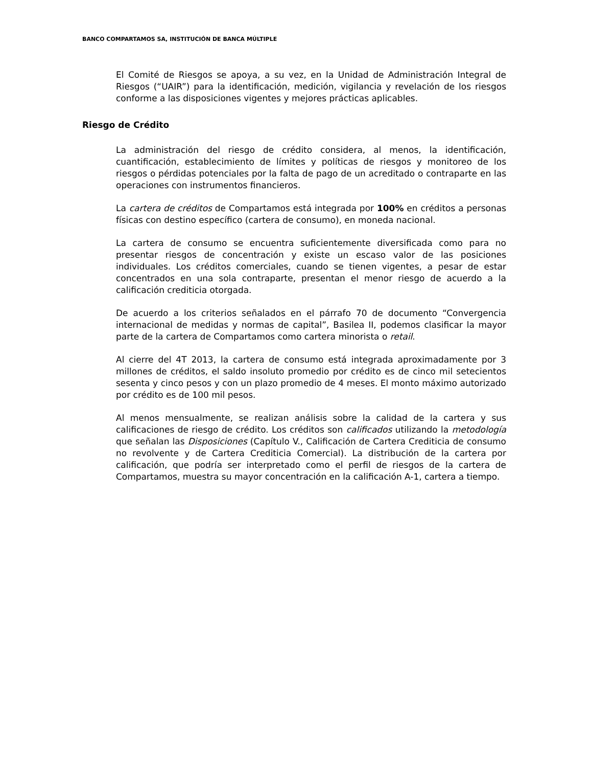BANCO COMPARTAMOS SA, INSTITUCIÓN DE BANCA MÚLTIPLE
El Comité de Riesgos se apoya, a su vez, en la Unidad de Administración Integral de Riesgos (“UAIR”) para la identificación, medición, vigilancia y revelación de los riesgos conforme a las disposiciones vigentes y mejores prácticas aplicables.
Riesgo de Crédito
La administración del riesgo de crédito considera, al menos, la identificación, cuantificación, establecimiento de límites y políticas de riesgos y monitoreo de los riesgos o pérdidas potenciales por la falta de pago de un acreditado o contraparte en las operaciones con instrumentos financieros.
La cartera de créditos de Compartamos está integrada por 100% en créditos a personas físicas con destino específico (cartera de consumo), en moneda nacional.
La cartera de consumo se encuentra suficientemente diversificada como para no presentar riesgos de concentración y existe un escaso valor de las posiciones individuales. Los créditos comerciales, cuando se tienen vigentes, a pesar de estar concentrados en una sola contraparte, presentan el menor riesgo de acuerdo a la calificación crediticia otorgada.
De acuerdo a los criterios señalados en el párrafo 70 de documento “Convergencia internacional de medidas y normas de capital”, Basilea II, podemos clasificar la mayor parte de la cartera de Compartamos como cartera minorista o retail.
Al cierre del 4T 2013, la cartera de consumo está integrada aproximadamente por 3 millones de créditos, el saldo insoluto promedio por crédito es de cinco mil setecientos sesenta y cinco pesos y con un plazo promedio de 4 meses. El monto máximo autorizado por crédito es de 100 mil pesos.
Al menos mensualmente, se realizan análisis sobre la calidad de la cartera y sus calificaciones de riesgo de crédito. Los créditos son calificados utilizando la metodología que señalan las Disposiciones (Capítulo V., Calificación de Cartera Crediticia de consumo no revolvente y de Cartera Crediticia Comercial). La distribución de la cartera por calificación, que podría ser interpretado como el perfil de riesgos de la cartera de Compartamos, muestra su mayor concentración en la calificación A-1, cartera a tiempo.